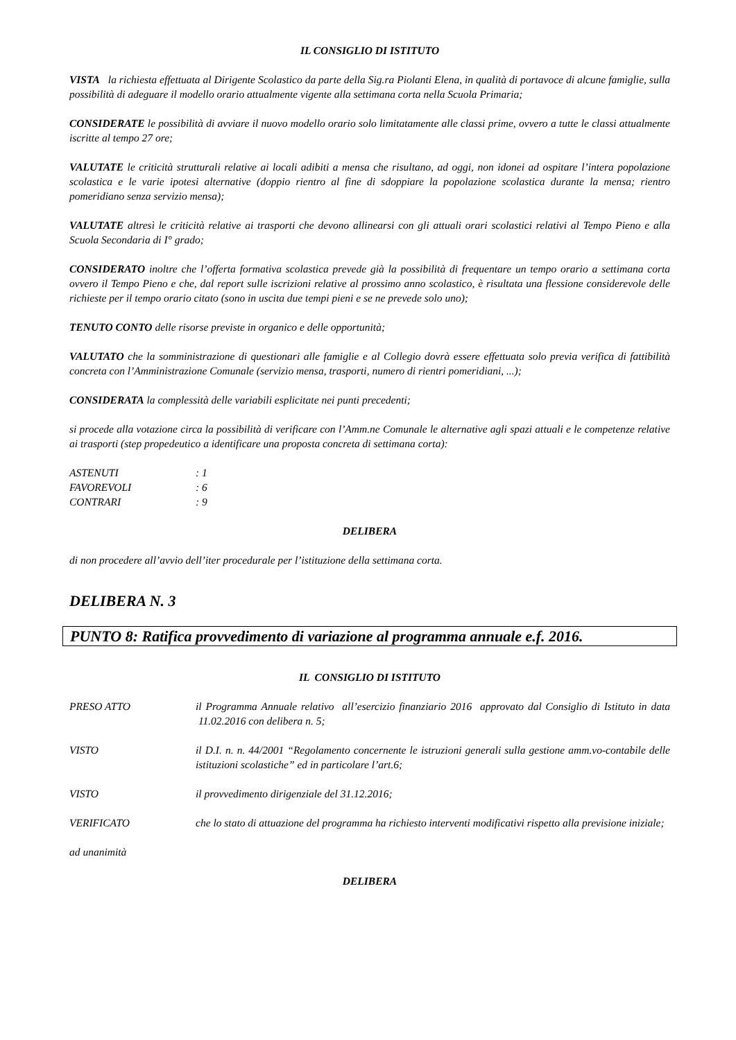IL CONSIGLIO DI ISTITUTO
VISTA la richiesta effettuata al Dirigente Scolastico da parte della Sig.ra Piolanti Elena, in qualità di portavoce di alcune famiglie, sulla possibilità di adeguare il modello orario attualmente vigente alla settimana corta nella Scuola Primaria;
CONSIDERATE le possibilità di avviare il nuovo modello orario solo limitatamente alle classi prime, ovvero a tutte le classi attualmente iscritte al tempo 27 ore;
VALUTATE le criticità strutturali relative ai locali adibiti a mensa che risultano, ad oggi, non idonei ad ospitare l’intera popolazione scolastica e le varie ipotesi alternative (doppio rientro al fine di sdoppiare la popolazione scolastica durante la mensa; rientro pomeridiano senza servizio mensa);
VALUTATE altresì le criticità relative ai trasporti che devono allinearsi con gli attuali orari scolastici relativi al Tempo Pieno e alla Scuola Secondaria di I° grado;
CONSIDERATO inoltre che l’offerta formativa scolastica prevede già la possibilità di frequentare un tempo orario a settimana corta ovvero il Tempo Pieno e che, dal report sulle iscrizioni relative al prossimo anno scolastico, è risultata una flessione considerevole delle richieste per il tempo orario citato (sono in uscita due tempi pieni e se ne prevede solo uno);
TENUTO CONTO delle risorse previste in organico e delle opportunità;
VALUTATO che la somministrazione di questionari alle famiglie e al Collegio dovrà essere effettuata solo previa verifica di fattibilità concreta con l’Amministrazione Comunale (servizio mensa, trasporti, numero di rientri pomeridiani, ...);
CONSIDERATA la complessità delle variabili esplicitate nei punti precedenti;
si procede alla votazione circa la possibilità di verificare con l’Amm.ne Comunale le alternative agli spazi attuali e le competenze relative ai trasporti (step propedeutico a identificare una proposta concreta di settimana corta):
| ASTENUTI | : 1 |
| FAVOREVOLI | : 6 |
| CONTRARI | : 9 |
DELIBERA
di non procedere all’avvio dell’iter procedurale per l’istituzione della settimana corta.
DELIBERA N. 3
PUNTO 8: Ratifica provvedimento di variazione al programma annuale e.f. 2016.
IL CONSIGLIO DI ISTITUTO
| PRESO ATTO | il Programma Annuale relativo all’esercizio finanziario 2016 approvato dal Consiglio di Istituto in data 11.02.2016 con delibera n. 5; |
| VISTO | il D.I. n. n. 44/2001 “Regolamento concernente le istruzioni generali sulla gestione amm.vo-contabile delle istituzioni scolastiche” ed in particolare l’art.6; |
| VISTO | il provvedimento dirigenziale del 31.12.2016; |
| VERIFICATO | che lo stato di attuazione del programma ha richiesto interventi modificativi rispetto alla previsione iniziale; |
ad unanimità
DELIBERA